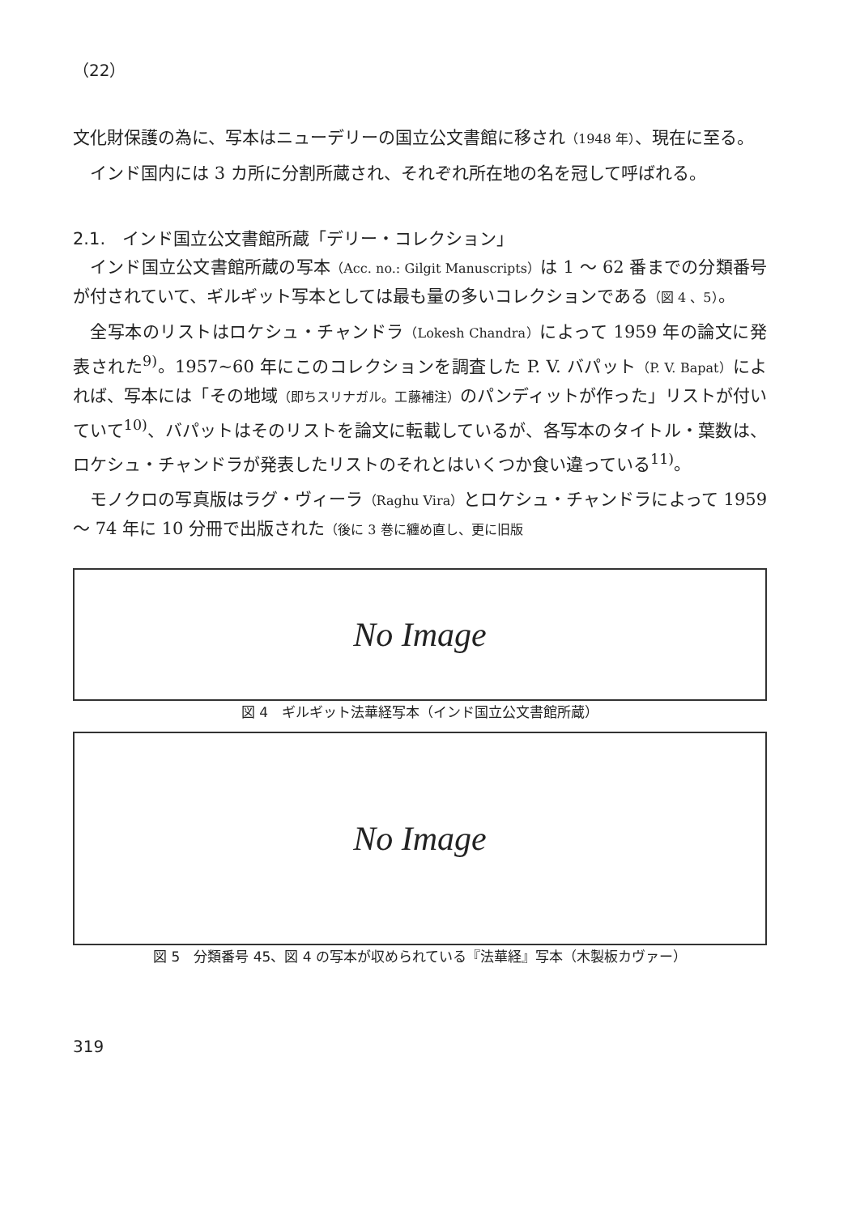（22）
文化財保護の為に、写本はニューデリーの国立公文書館に移され（1948 年）、現在に至る。
インド国内には 3 カ所に分割所蔵され、それぞれ所在地の名を冠して呼ばれる。
2.1.　インド国立公文書館所蔵「デリー・コレクション」
インド国立公文書館所蔵の写本（Acc. no.: Gilgit Manuscripts）は 1 ～ 62 番までの分類番号が付されていて、ギルギット写本としては最も量の多いコレクションである（図 4 、5）。
全写本のリストはロケシュ・チャンドラ（Lokesh Chandra）によって 1959 年の論文に発表された<sup>9)</sup>。1957~60 年にこのコレクションを調査した P. V. バパット（P. V. Bapat）によれば、写本には「その地域（即ちスリナガル。工藤補注）のパンディットが作った」リストが付いていて<sup>10)</sup>、バパットはそのリストを論文に転載しているが、各写本のタイトル・葉数は、ロケシュ・チャンドラが発表したリストのそれとはいくつか食い違っている<sup>11)</sup>。
モノクロの写真版はラグ・ヴィーラ（Raghu Vira）とロケシュ・チャンドラによって 1959 ～ 74 年に 10 分冊で出版された（後に 3 巻に纏め直し、更に旧版
No Image
図 4　ギルギット法華経写本（インド国立公文書館所蔵）
No Image
図 5　分類番号 45、図 4 の写本が収められている『法華経』写本（木製板カヴァー）
319